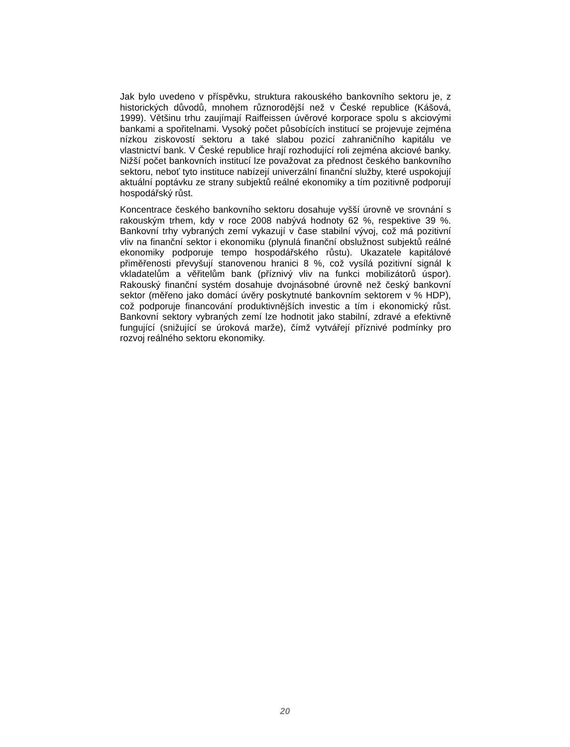Jak bylo uvedeno v příspěvku, struktura rakouského bankovního sektoru je, z historických důvodů, mnohem různorodější než v České republice (Kášová, 1999). Většinu trhu zaujímají Raiffeissen úvěrové korporace spolu s akciovými bankami a spořitelnami. Vysoký počet působících institucí se projevuje zejména nízkou ziskovostí sektoru a také slabou pozicí zahraničního kapitálu ve vlastnictví bank. V České republice hrají rozhodující roli zejména akciové banky. Nižší počet bankovních institucí lze považovat za přednost českého bankovního sektoru, neboť tyto instituce nabízejí univerzální finanční služby, které uspokojují aktuální poptávku ze strany subjektů reálné ekonomiky a tím pozitivně podporují hospodářský růst.
Koncentrace českého bankovního sektoru dosahuje vyšší úrovně ve srovnání s rakouským trhem, kdy v roce 2008 nabývá hodnoty 62 %, respektive 39 %. Bankovní trhy vybraných zemí vykazují v čase stabilní vývoj, což má pozitivní vliv na finanční sektor i ekonomiku (plynulá finanční obslužnost subjektů reálné ekonomiky podporuje tempo hospodářského růstu). Ukazatele kapitálové přiměřenosti převyšují stanovenou hranici 8 %, což vysílá pozitivní signál k vkladatelům a věřitelům bank (příznivý vliv na funkci mobilizátorů úspor). Rakouský finanční systém dosahuje dvojnásobné úrovně než český bankovní sektor (měřeno jako domácí úvěry poskytnuté bankovním sektorem v % HDP), což podporuje financování produktivnějších investic a tím i ekonomický růst. Bankovní sektory vybraných zemí lze hodnotit jako stabilní, zdravé a efektivně fungující (snižující se úroková marže), čímž vytvářejí příznivé podmínky pro rozvoj reálného sektoru ekonomiky.
20